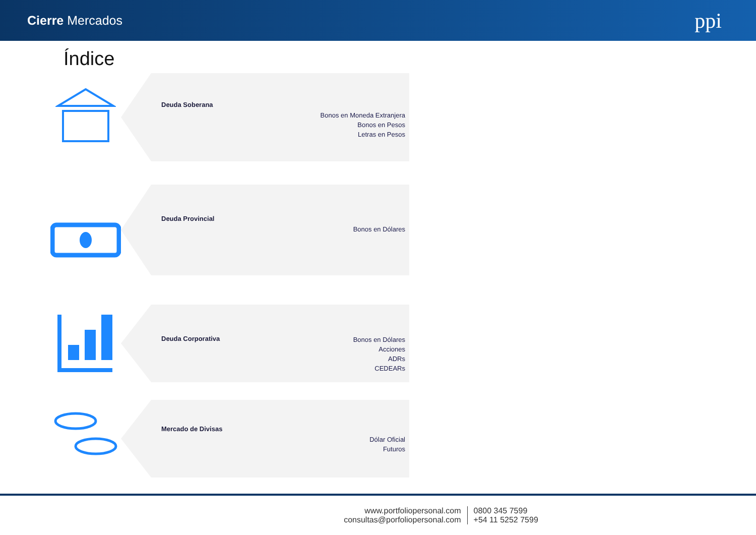Cierre Mercados ppi
Índice
Deuda Soberana
Bonos en Moneda Extranjera
Bonos en Pesos
Letras en Pesos
Deuda Provincial
Bonos en Dólares
Deuda Corporativa
Bonos en Dólares
Acciones
ADRs
CEDEARs
Mercado de Divisas
Dólar Oficial
Futuros
www.portfoliopersonal.com
consultas@porfoliopersonal.com
0800 345 7599
+54 11 5252 7599